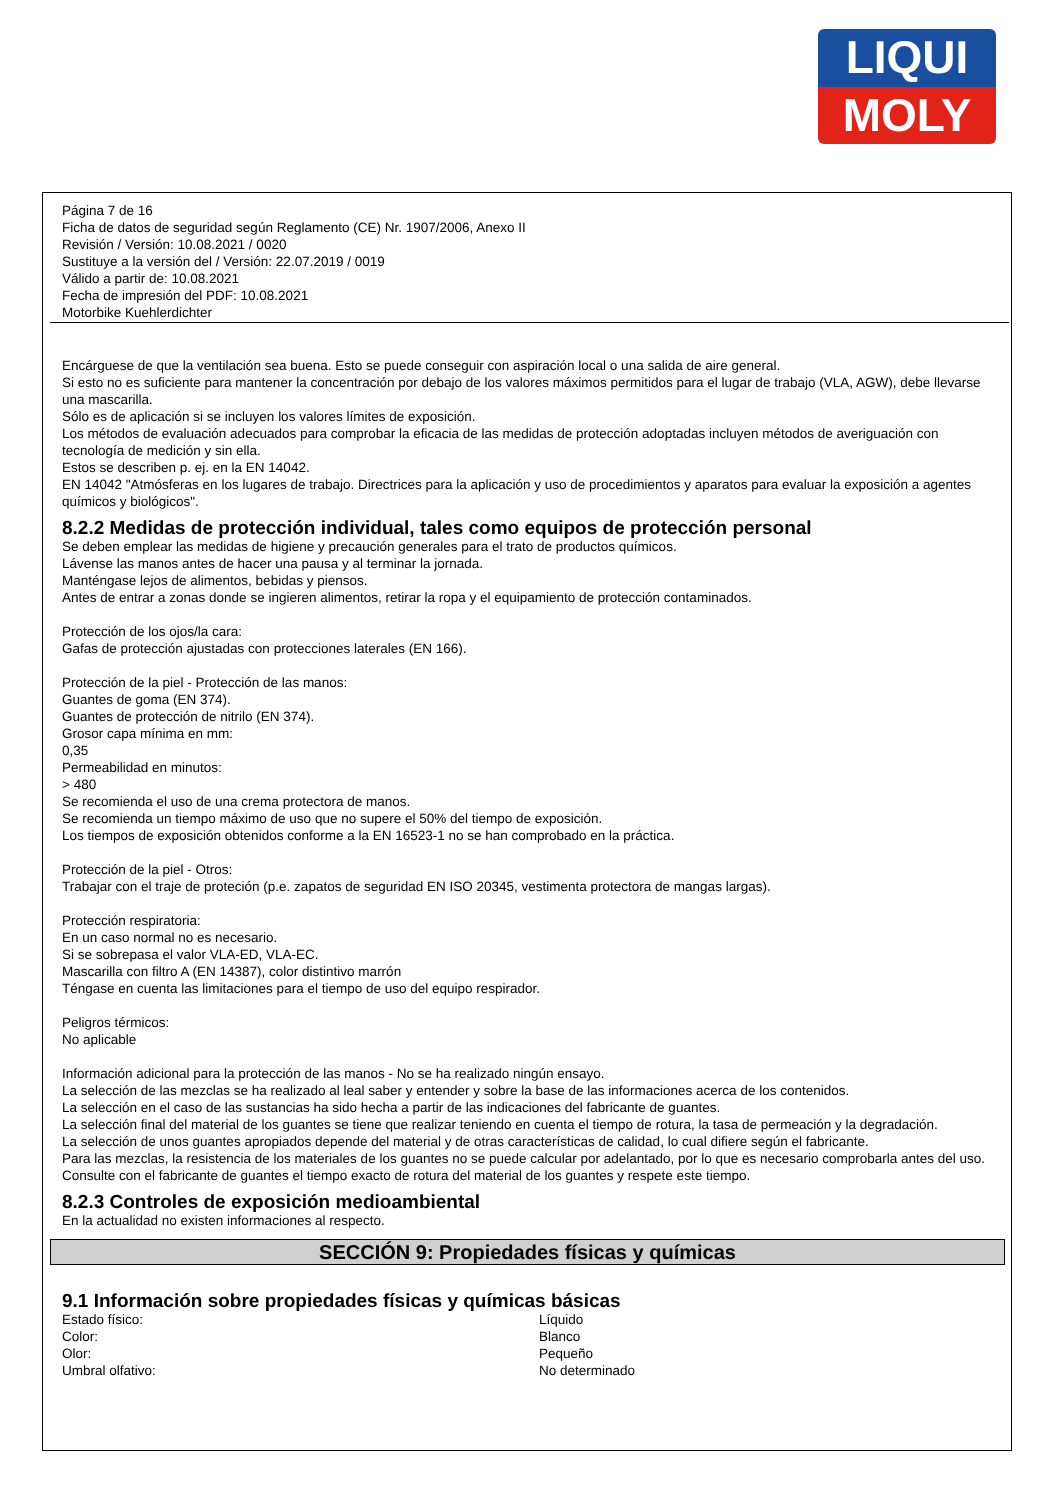LIQUI
MOLY
Página 7 de 16
Ficha de datos de seguridad según Reglamento (CE) Nr. 1907/2006, Anexo II
Revisión / Versión: 10.08.2021 / 0020
Sustituye a la versión del / Versión: 22.07.2019 / 0019
Válido a partir de: 10.08.2021
Fecha de impresión del PDF: 10.08.2021
Motorbike Kuehlerdichter
Encárguese de que la ventilación sea buena. Esto se puede conseguir con aspiración local o una salida de aire general.
Si esto no es suficiente para mantener la concentración por debajo de los valores máximos permitidos para el lugar de trabajo (VLA, AGW), debe llevarse una mascarilla.
Sólo es de aplicación si se incluyen los valores límites de exposición.
Los métodos de evaluación adecuados para comprobar la eficacia de las medidas de protección adoptadas incluyen métodos de averiguación con tecnología de medición y sin ella.
Estos se describen p. ej. en la EN 14042.
EN 14042 "Atmósferas en los lugares de trabajo. Directrices para la aplicación y uso de procedimientos y aparatos para evaluar la exposición a agentes químicos y biológicos".
8.2.2 Medidas de protección individual, tales como equipos de protección personal
Se deben emplear las medidas de higiene y precaución generales para el trato de productos químicos.
Lávense las manos antes de hacer una pausa y al terminar la jornada.
Manténgase lejos de alimentos, bebidas y piensos.
Antes de entrar a zonas donde se ingieren alimentos, retirar la ropa y el equipamiento de protección contaminados.
Protección de los ojos/la cara:
Gafas de protección ajustadas con protecciones laterales (EN 166).
Protección de la piel - Protección de las manos:
Guantes de goma (EN 374).
Guantes de protección de nitrilo (EN 374).
Grosor capa mínima en mm:
0,35
Permeabilidad en minutos:
> 480
Se recomienda el uso de una crema protectora de manos.
Se recomienda un tiempo máximo de uso que no supere el 50% del tiempo de exposición.
Los tiempos de exposición obtenidos conforme a la EN 16523-1 no se han comprobado en la práctica.
Protección de la piel - Otros:
Trabajar con el traje de proteción (p.e. zapatos de seguridad EN ISO 20345, vestimenta protectora de mangas largas).
Protección respiratoria:
En un caso normal no es necesario.
Si se sobrepasa el valor VLA-ED, VLA-EC.
Mascarilla con filtro A (EN 14387), color distintivo marrón
Téngase en cuenta las limitaciones para el tiempo de uso del equipo respirador.
Peligros térmicos:
No aplicable
Información adicional para la protección de las manos - No se ha realizado ningún ensayo.
La selección de las mezclas se ha realizado al leal saber y entender y sobre la base de las informaciones acerca de los contenidos.
La selección en el caso de las sustancias ha sido hecha a partir de las indicaciones del fabricante de guantes.
La selección final del material de los guantes se tiene que realizar teniendo en cuenta el tiempo de rotura, la tasa de permeación y la degradación.
La selección de unos guantes apropiados depende del material y de otras características de calidad, lo cual difiere según el fabricante.
Para las mezclas, la resistencia de los materiales de los guantes no se puede calcular por adelantado, por lo que es necesario comprobarla antes del uso.
Consulte con el fabricante de guantes el tiempo exacto de rotura del material de los guantes y respete este tiempo.
8.2.3 Controles de exposición medioambiental
En la actualidad no existen informaciones al respecto.
SECCIÓN 9: Propiedades físicas y químicas
9.1 Información sobre propiedades físicas y químicas básicas
| Estado físico: | Líquido |
| Color: | Blanco |
| Olor: | Pequeño |
| Umbral olfativo: | No determinado |